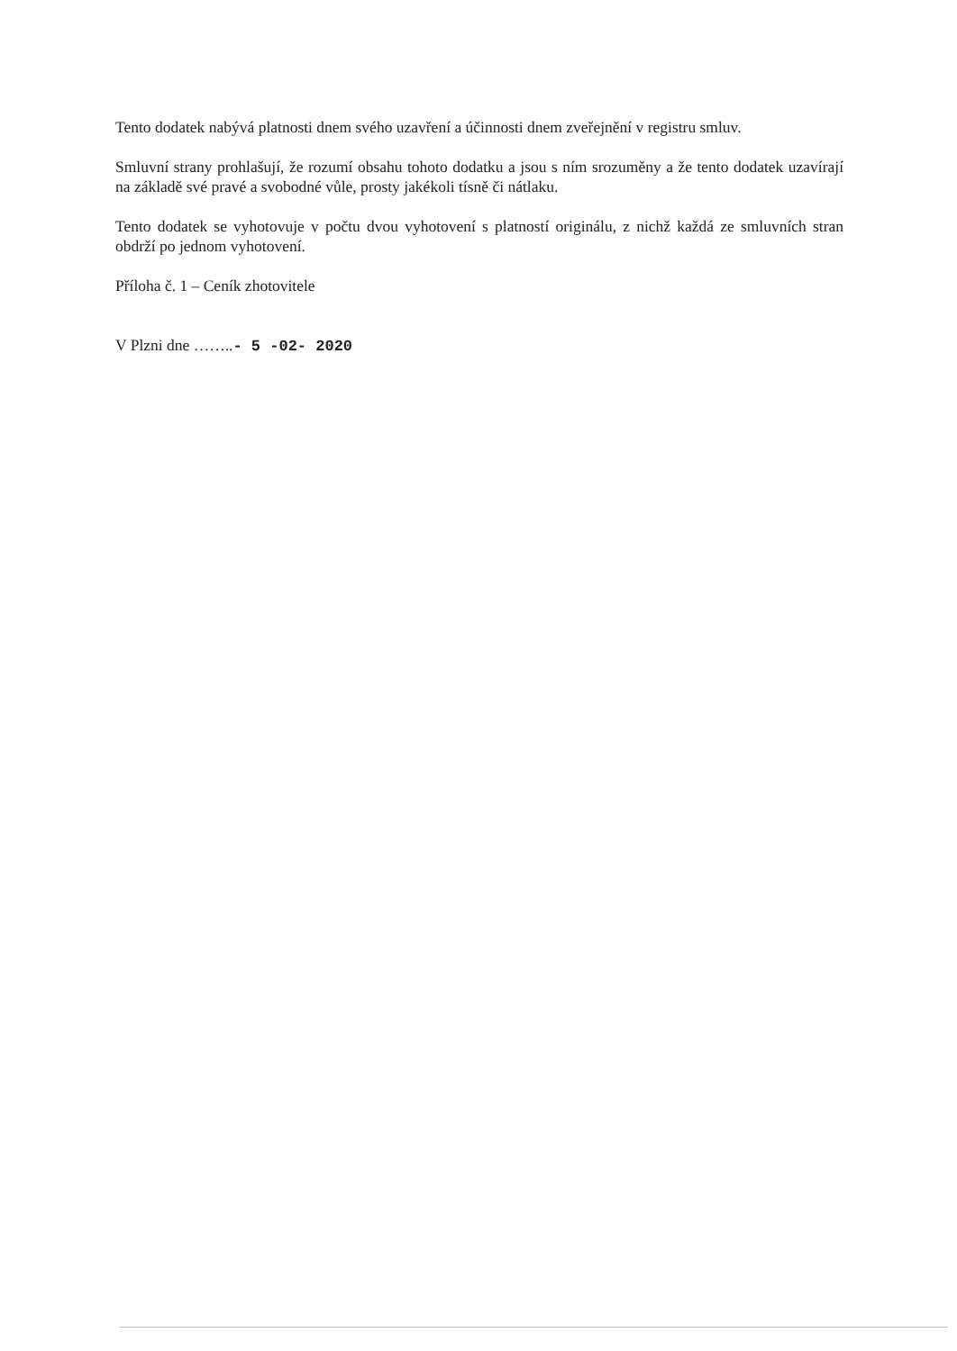Tento dodatek nabývá platnosti dnem svého uzavření a účinnosti dnem zveřejnění v registru smluv.
Smluvní strany prohlašují, že rozumí obsahu tohoto dodatku a jsou s ním srozuměny a že tento dodatek uzavírají na základě své pravé a svobodné vůle, prosty jakékoli tísně či nátlaku.
Tento dodatek se vyhotovuje v počtu dvou vyhotovení s platností originálu, z nichž každá ze smluvních stran obdrží po jednom vyhotovení.
Příloha č. 1 – Ceník zhotovitele
V Plzni dne ……..- 5 -02- 2020